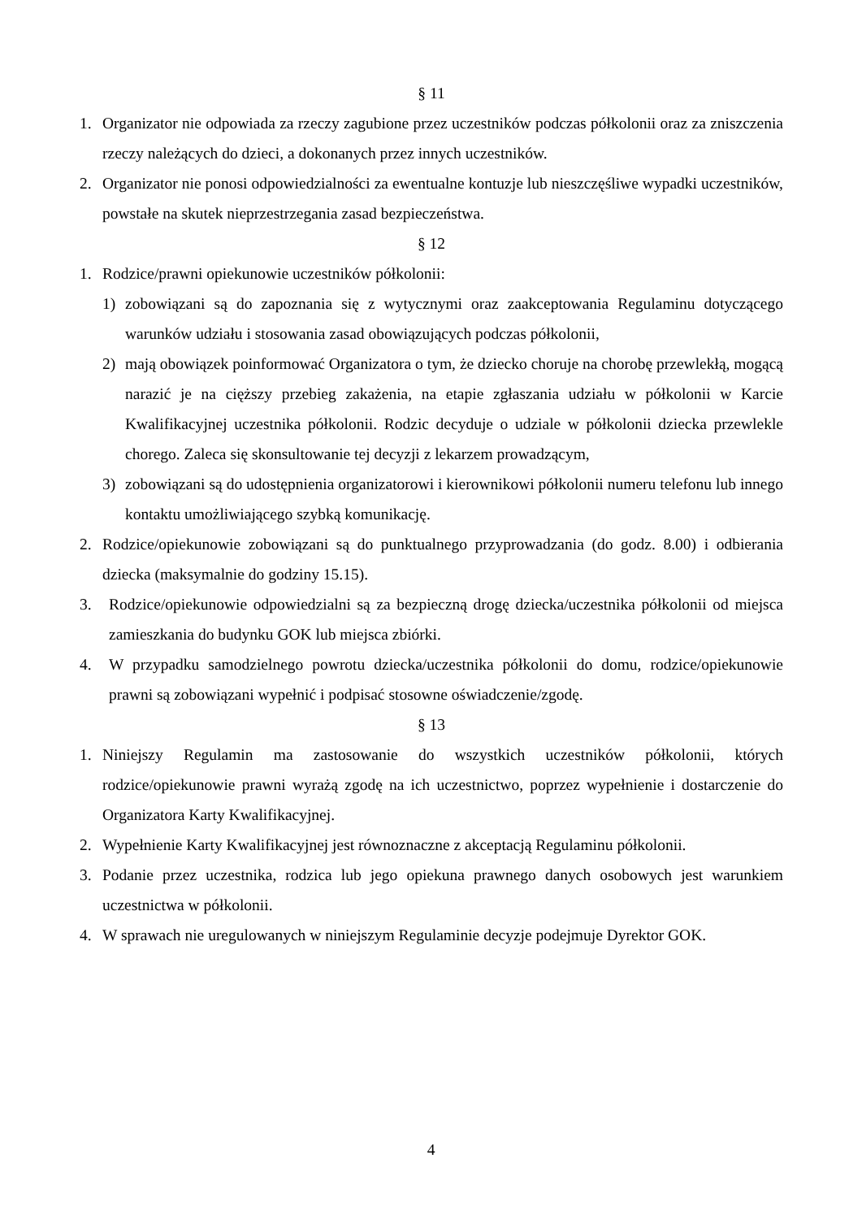§ 11
1. Organizator nie odpowiada za rzeczy zagubione przez uczestników podczas półkolonii oraz za zniszczenia rzeczy należących do dzieci, a dokonanych przez innych uczestników.
2. Organizator nie ponosi odpowiedzialności za ewentualne kontuzje lub nieszczęśliwe wypadki uczestników, powstałe na skutek nieprzestrzegania zasad bezpieczeństwa.
§ 12
1. Rodzice/prawni opiekunowie uczestników półkolonii:
1) zobowiązani są do zapoznania się z wytycznymi oraz zaakceptowania Regulaminu dotyczącego warunków udziału i stosowania zasad obowiązujących podczas półkolonii,
2) mają obowiązek poinformować Organizatora o tym, że dziecko choruje na chorobę przewlekłą, mogącą narazić je na cięższy przebieg zakażenia, na etapie zgłaszania udziału w półkolonii w Karcie Kwalifikacyjnej uczestnika półkolonii. Rodzic decyduje o udziale w półkolonii dziecka przewlekle chorego. Zaleca się skonsultowanie tej decyzji z lekarzem prowadzącym,
3) zobowiązani są do udostępnienia organizatorowi i kierownikowi półkolonii numeru telefonu lub innego kontaktu umożliwiającego szybką komunikację.
2. Rodzice/opiekunowie zobowiązani są do punktualnego przyprowadzania (do godz. 8.00) i odbierania dziecka (maksymalnie do godziny 15.15).
3. Rodzice/opiekunowie odpowiedzialni są za bezpieczną drogę dziecka/uczestnika półkolonii od miejsca zamieszkania do budynku GOK lub miejsca zbiórki.
4. W przypadku samodzielnego powrotu dziecka/uczestnika półkolonii do domu, rodzice/opiekunowie prawni są zobowiązani wypełnić i podpisać stosowne oświadczenie/zgodę.
§ 13
1. Niniejszy Regulamin ma zastosowanie do wszystkich uczestników półkolonii, których rodzice/opiekunowie prawni wyrażą zgodę na ich uczestnictwo, poprzez wypełnienie i dostarczenie do Organizatora Karty Kwalifikacyjnej.
2. Wypełnienie Karty Kwalifikacyjnej jest równoznaczne z akceptacją Regulaminu półkolonii.
3. Podanie przez uczestnika, rodzica lub jego opiekuna prawnego danych osobowych jest warunkiem uczestnictwa w półkolonii.
4. W sprawach nie uregulowanych w niniejszym Regulaminie decyzje podejmuje Dyrektor GOK.
4